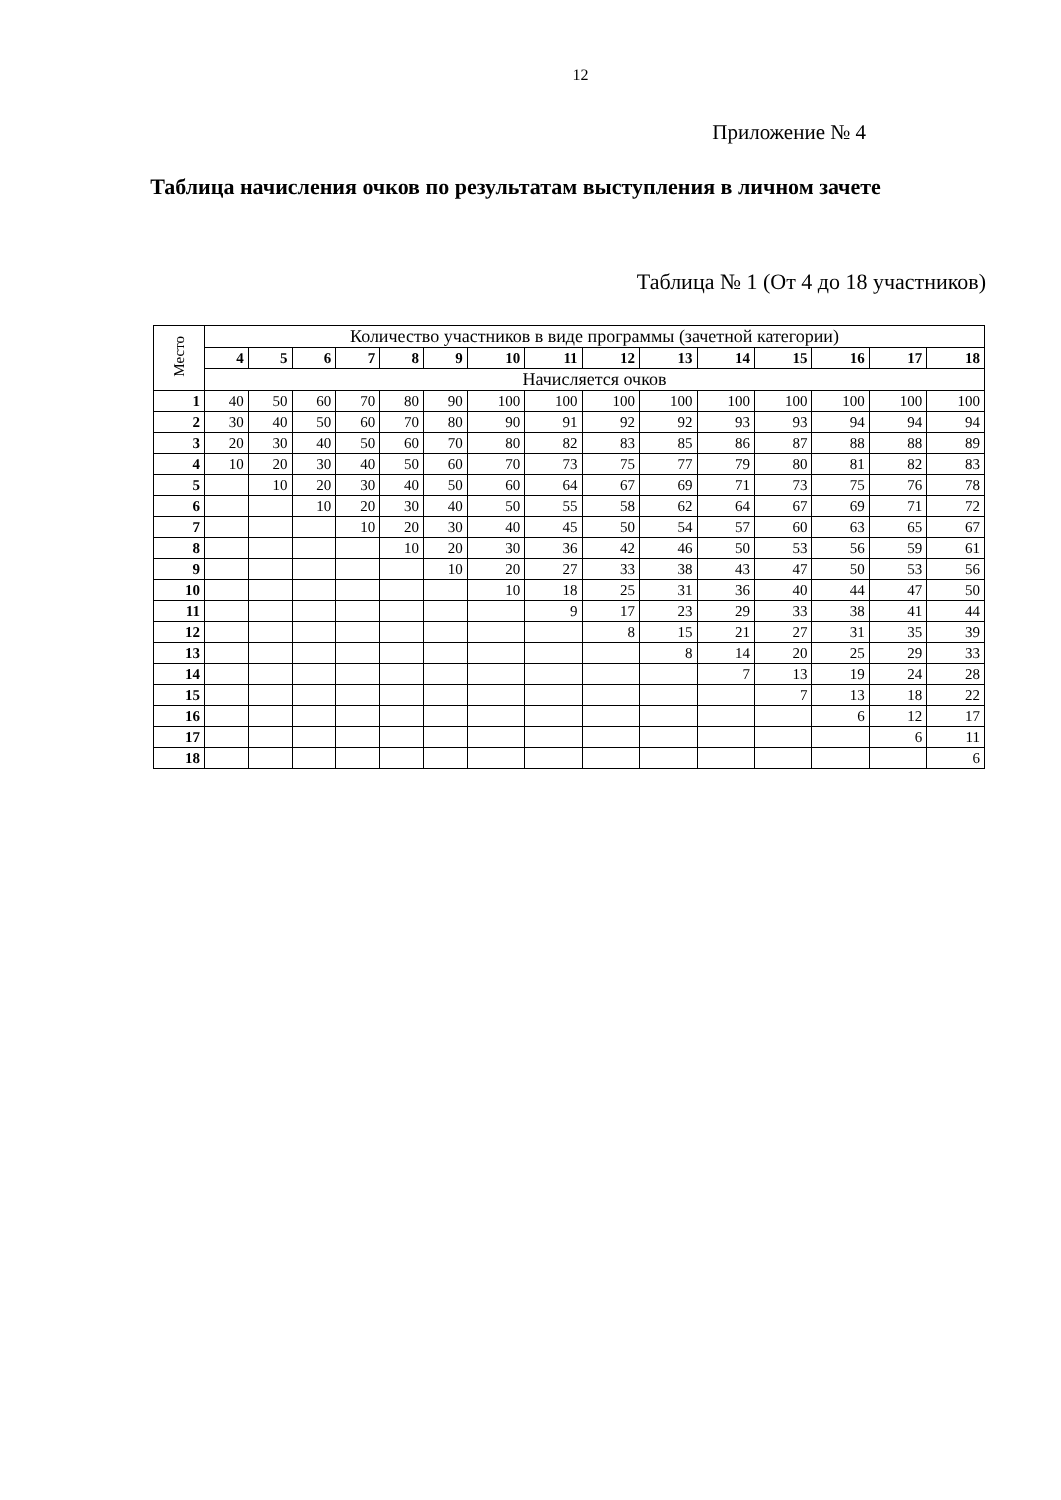12
Приложение № 4
Таблица начисления очков по результатам выступления в личном зачете
Таблица № 1 (От 4 до 18 участников)
| Место | Количество участников в виде программы (зачетной категории) | | | | | | | | | | | | | | |
| --- | --- | --- | --- | --- | --- | --- | --- | --- | --- | --- | --- | --- | --- | --- | --- |
| | 4 | 5 | 6 | 7 | 8 | 9 | 10 | 11 | 12 | 13 | 14 | 15 | 16 | 17 | 18 |
| | Начисляется очков | | | | | | | | | | | | | | |
| 1 | 40 | 50 | 60 | 70 | 80 | 90 | 100 | 100 | 100 | 100 | 100 | 100 | 100 | 100 | 100 |
| 2 | 30 | 40 | 50 | 60 | 70 | 80 | 90 | 91 | 92 | 92 | 93 | 93 | 94 | 94 | 94 |
| 3 | 20 | 30 | 40 | 50 | 60 | 70 | 80 | 82 | 83 | 85 | 86 | 87 | 88 | 88 | 89 |
| 4 | 10 | 20 | 30 | 40 | 50 | 60 | 70 | 73 | 75 | 77 | 79 | 80 | 81 | 82 | 83 |
| 5 | | 10 | 20 | 30 | 40 | 50 | 60 | 64 | 67 | 69 | 71 | 73 | 75 | 76 | 78 |
| 6 | | | 10 | 20 | 30 | 40 | 50 | 55 | 58 | 62 | 64 | 67 | 69 | 71 | 72 |
| 7 | | | | 10 | 20 | 30 | 40 | 45 | 50 | 54 | 57 | 60 | 63 | 65 | 67 |
| 8 | | | | | 10 | 20 | 30 | 36 | 42 | 46 | 50 | 53 | 56 | 59 | 61 |
| 9 | | | | | | 10 | 20 | 27 | 33 | 38 | 43 | 47 | 50 | 53 | 56 |
| 10 | | | | | | | 10 | 18 | 25 | 31 | 36 | 40 | 44 | 47 | 50 |
| 11 | | | | | | | | 9 | 17 | 23 | 29 | 33 | 38 | 41 | 44 |
| 12 | | | | | | | | | 8 | 15 | 21 | 27 | 31 | 35 | 39 |
| 13 | | | | | | | | | | 8 | 14 | 20 | 25 | 29 | 33 |
| 14 | | | | | | | | | | | 7 | 13 | 19 | 24 | 28 |
| 15 | | | | | | | | | | | | 7 | 13 | 18 | 22 |
| 16 | | | | | | | | | | | | | 6 | 12 | 17 |
| 17 | | | | | | | | | | | | | | 6 | 11 |
| 18 | | | | | | | | | | | | | | | 6 |